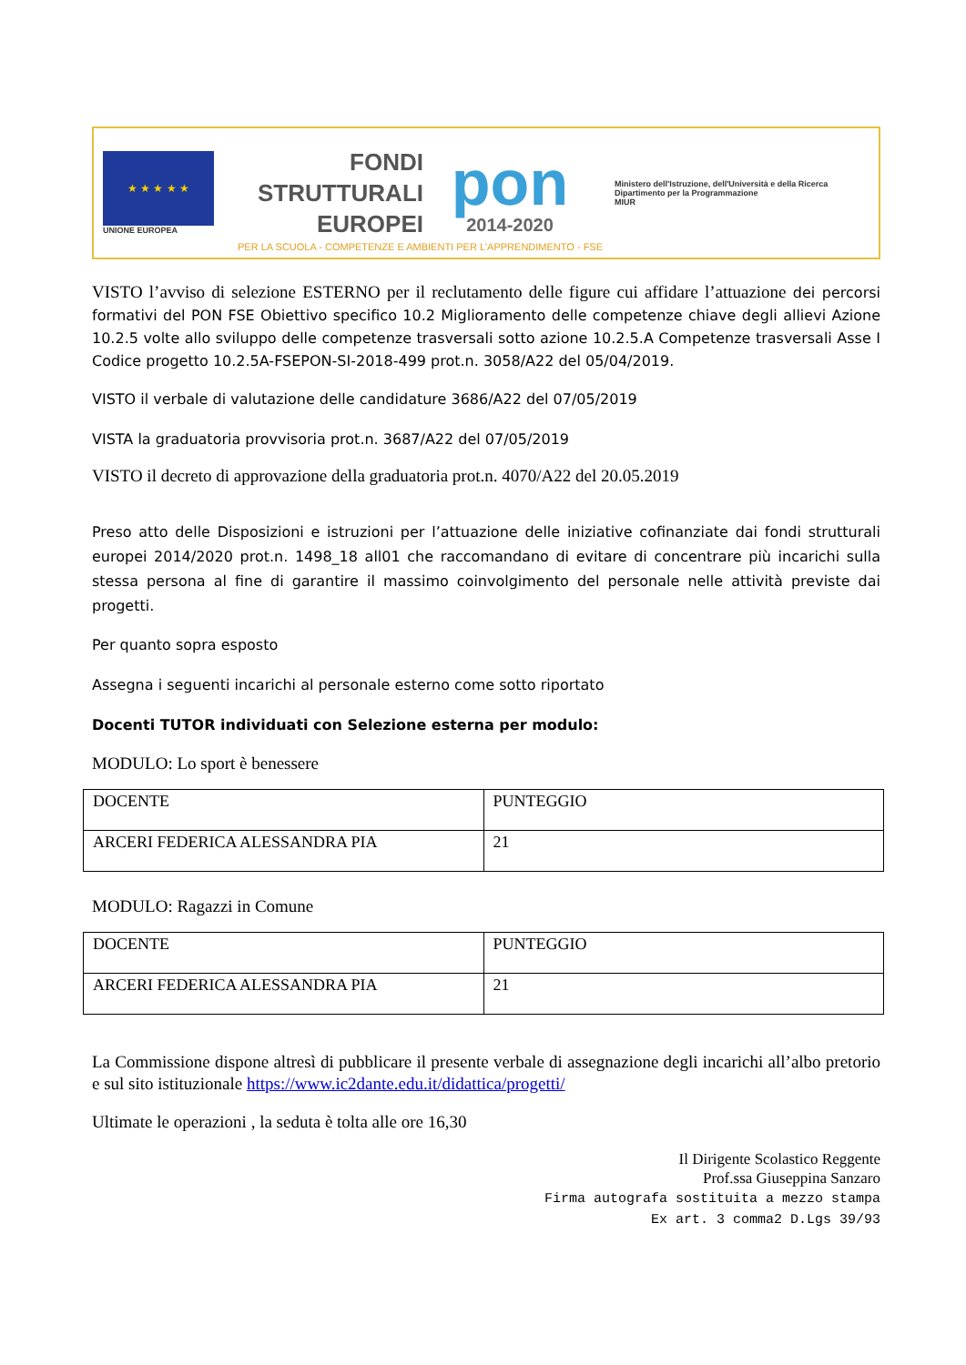★ ★ ★ ★ ★
UNIONE EUROPEA
FONDI
STRUTTURALI
EUROPEI
pon
2014-2020
Ministero dell'Istruzione, dell'Università e della Ricerca
Dipartimento per la Programmazione
MIUR
PER LA SCUOLA - COMPETENZE E AMBIENTI PER L'APPRENDIMENTO - FSE
VISTO l’avviso di selezione ESTERNO per il reclutamento delle figure cui affidare l’attuazione dei percorsi formativi del PON FSE Obiettivo specifico 10.2 Miglioramento delle competenze chiave degli allievi Azione 10.2.5 volte allo sviluppo delle competenze trasversali sotto azione 10.2.5.A Competenze trasversali Asse I Codice progetto 10.2.5A-FSEPON-SI-2018-499 prot.n. 3058/A22 del 05/04/2019.
VISTO il verbale di valutazione delle candidature 3686/A22 del 07/05/2019
VISTA la graduatoria provvisoria prot.n. 3687/A22 del 07/05/2019
VISTO il decreto di approvazione della graduatoria prot.n. 4070/A22 del 20.05.2019
Preso atto delle Disposizioni e istruzioni per l’attuazione delle iniziative cofinanziate dai fondi strutturali europei 2014/2020 prot.n. 1498_18 all01 che raccomandano di evitare di concentrare più incarichi sulla stessa persona al fine di garantire il massimo coinvolgimento del personale nelle attività previste dai progetti.
Per quanto sopra esposto
Assegna i seguenti incarichi al personale esterno come sotto riportato
Docenti TUTOR individuati con Selezione esterna per modulo:
MODULO: Lo sport è benessere
| DOCENTE | PUNTEGGIO |
| ARCERI FEDERICA ALESSANDRA PIA | 21 |
MODULO: Ragazzi in Comune
| DOCENTE | PUNTEGGIO |
| ARCERI FEDERICA ALESSANDRA PIA | 21 |
La Commissione dispone altresì di pubblicare il presente verbale di assegnazione degli incarichi all’albo pretorio e sul sito istituzionale https://www.ic2dante.edu.it/didattica/progetti/
Ultimate le operazioni , la seduta è tolta alle ore 16,30
Il Dirigente Scolastico Reggente
Prof.ssa Giuseppina Sanzaro
Firma autografa sostituita a mezzo stampa
Ex art. 3 comma2 D.Lgs 39/93